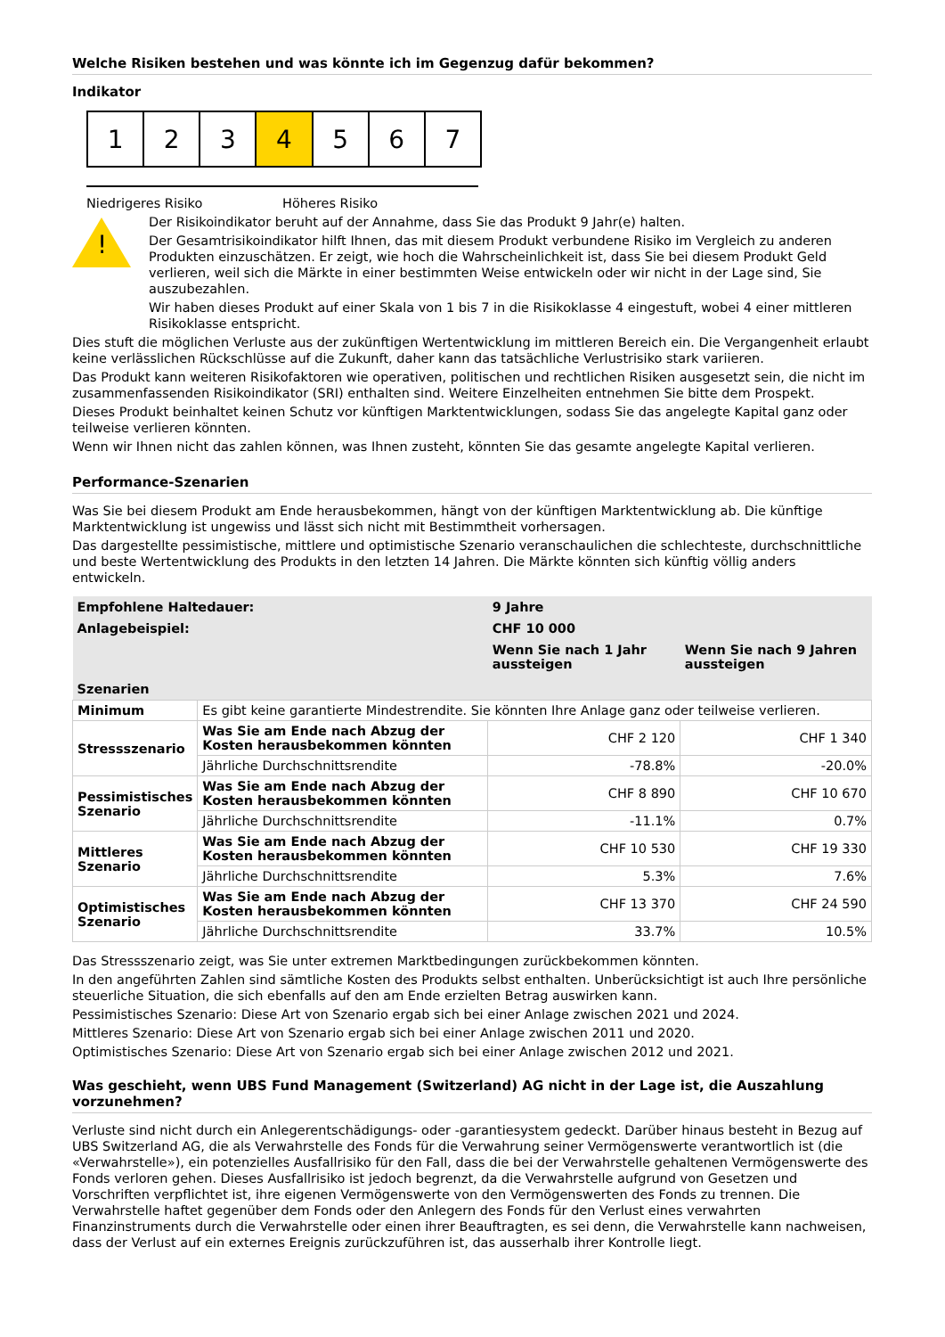Welche Risiken bestehen und was könnte ich im Gegenzug dafür bekommen?
Indikator
1 2 3 4 5 6 7
Niedrigeres Risiko Höheres Risiko
!
Der Risikoindikator beruht auf der Annahme, dass Sie das Produkt 9 Jahr(e) halten.
Der Gesamtrisikoindikator hilft Ihnen, das mit diesem Produkt verbundene Risiko im Vergleich zu anderen Produkten einzuschätzen. Er zeigt, wie hoch die Wahrscheinlichkeit ist, dass Sie bei diesem Produkt Geld verlieren, weil sich die Märkte in einer bestimmten Weise entwickeln oder wir nicht in der Lage sind, Sie auszubezahlen.
Wir haben dieses Produkt auf einer Skala von 1 bis 7 in die Risikoklasse 4 eingestuft, wobei 4 einer mittleren Risikoklasse entspricht.
Dies stuft die möglichen Verluste aus der zukünftigen Wertentwicklung im mittleren Bereich ein. Die Vergangenheit erlaubt keine verlässlichen Rückschlüsse auf die Zukunft, daher kann das tatsächliche Verlustrisiko stark variieren.
Das Produkt kann weiteren Risikofaktoren wie operativen, politischen und rechtlichen Risiken ausgesetzt sein, die nicht im zusammenfassenden Risikoindikator (SRI) enthalten sind. Weitere Einzelheiten entnehmen Sie bitte dem Prospekt.
Dieses Produkt beinhaltet keinen Schutz vor künftigen Marktentwicklungen, sodass Sie das angelegte Kapital ganz oder teilweise verlieren könnten.
Wenn wir Ihnen nicht das zahlen können, was Ihnen zusteht, könnten Sie das gesamte angelegte Kapital verlieren.
Performance-Szenarien
Was Sie bei diesem Produkt am Ende herausbekommen, hängt von der künftigen Marktentwicklung ab. Die künftige Marktentwicklung ist ungewiss und lässt sich nicht mit Bestimmtheit vorhersagen.
Das dargestellte pessimistische, mittlere und optimistische Szenario veranschaulichen die schlechteste, durchschnittliche und beste Wertentwicklung des Produkts in den letzten 14 Jahren. Die Märkte könnten sich künftig völlig anders entwickeln.
| Empfohlene Haltedauer: | | 9 Jahre | |
| Anlagebeispiel: | | CHF 10 000 | |
| | | Wenn Sie nach 1 Jahr aussteigen | Wenn Sie nach 9 Jahren aussteigen |
| Szenarien | | | |
| Minimum | Es gibt keine garantierte Mindestrendite. Sie könnten Ihre Anlage ganz oder teilweise verlieren. | | |
| Stressszenario | Was Sie am Ende nach Abzug der Kosten herausbekommen könnten | CHF 2 120 | CHF 1 340 |
| | Jährliche Durchschnittsrendite | -78.8% | -20.0% |
| Pessimistisches Szenario | Was Sie am Ende nach Abzug der Kosten herausbekommen könnten | CHF 8 890 | CHF 10 670 |
| | Jährliche Durchschnittsrendite | -11.1% | 0.7% |
| Mittleres Szenario | Was Sie am Ende nach Abzug der Kosten herausbekommen könnten | CHF 10 530 | CHF 19 330 |
| | Jährliche Durchschnittsrendite | 5.3% | 7.6% |
| Optimistisches Szenario | Was Sie am Ende nach Abzug der Kosten herausbekommen könnten | CHF 13 370 | CHF 24 590 |
| | Jährliche Durchschnittsrendite | 33.7% | 10.5% |
Das Stressszenario zeigt, was Sie unter extremen Marktbedingungen zurückbekommen könnten.
In den angeführten Zahlen sind sämtliche Kosten des Produkts selbst enthalten. Unberücksichtigt ist auch Ihre persönliche steuerliche Situation, die sich ebenfalls auf den am Ende erzielten Betrag auswirken kann.
Pessimistisches Szenario: Diese Art von Szenario ergab sich bei einer Anlage zwischen 2021 und 2024.
Mittleres Szenario: Diese Art von Szenario ergab sich bei einer Anlage zwischen 2011 und 2020.
Optimistisches Szenario: Diese Art von Szenario ergab sich bei einer Anlage zwischen 2012 und 2021.
Was geschieht, wenn UBS Fund Management (Switzerland) AG nicht in der Lage ist, die Auszahlung vorzunehmen?
Verluste sind nicht durch ein Anlegerentschädigungs- oder -garantiesystem gedeckt. Darüber hinaus besteht in Bezug auf UBS Switzerland AG, die als Verwahrstelle des Fonds für die Verwahrung seiner Vermögenswerte verantwortlich ist (die «Verwahrstelle»), ein potenzielles Ausfallrisiko für den Fall, dass die bei der Verwahrstelle gehaltenen Vermögenswerte des Fonds verloren gehen. Dieses Ausfallrisiko ist jedoch begrenzt, da die Verwahrstelle aufgrund von Gesetzen und Vorschriften verpflichtet ist, ihre eigenen Vermögenswerte von den Vermögenswerten des Fonds zu trennen. Die Verwahrstelle haftet gegenüber dem Fonds oder den Anlegern des Fonds für den Verlust eines verwahrten Finanzinstruments durch die Verwahrstelle oder einen ihrer Beauftragten, es sei denn, die Verwahrstelle kann nachweisen, dass der Verlust auf ein externes Ereignis zurückzuführen ist, das ausserhalb ihrer Kontrolle liegt.